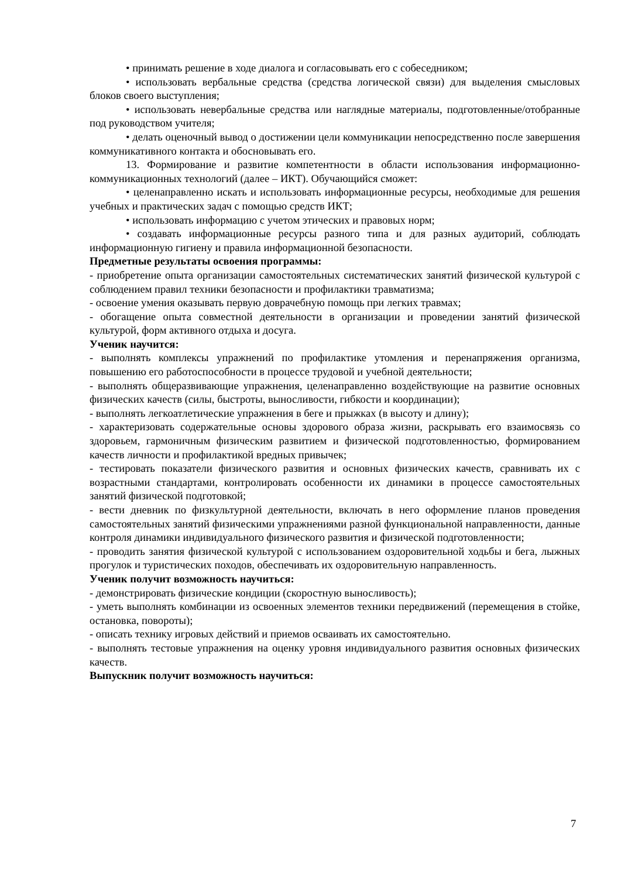• принимать решение в ходе диалога и согласовывать его с собеседником;
• использовать вербальные средства (средства логической связи) для выделения смысловых блоков своего выступления;
• использовать невербальные средства или наглядные материалы, подготовленные/отобранные под руководством учителя;
• делать оценочный вывод о достижении цели коммуникации непосредственно после завершения коммуникативного контакта и обосновывать его.
13. Формирование и развитие компетентности в области использования информационно-коммуникационных технологий (далее – ИКТ). Обучающийся сможет:
• целенаправленно искать и использовать информационные ресурсы, необходимые для решения учебных и практических задач с помощью средств ИКТ;
• использовать информацию с учетом этических и правовых норм;
• создавать информационные ресурсы разного типа и для разных аудиторий, соблюдать информационную гигиену и правила информационной безопасности.
Предметные результаты освоения программы:
- приобретение опыта организации самостоятельных систематических занятий физической культурой с соблюдением правил техники безопасности и профилактики травматизма;
- освоение умения оказывать первую доврачебную помощь при легких травмах;
- обогащение опыта совместной деятельности в организации и проведении занятий физической культурой, форм активного отдыха и досуга.
Ученик научится:
- выполнять комплексы упражнений по профилактике утомления и перенапряжения организма, повышению его работоспособности в процессе трудовой и учебной деятельности;
- выполнять общеразвивающие упражнения, целенаправленно воздействующие на развитие основных физических качеств (силы, быстроты, выносливости, гибкости и координации);
- выполнять легкоатлетические упражнения в беге и прыжках (в высоту и длину);
- характеризовать содержательные основы здорового образа жизни, раскрывать его взаимосвязь со здоровьем, гармоничным физическим развитием и физической подготовленностью, формированием качеств личности и профилактикой вредных привычек;
- тестировать показатели физического развития и основных физических качеств, сравнивать их с возрастными стандартами, контролировать особенности их динамики в процессе самостоятельных занятий физической подготовкой;
- вести дневник по физкультурной деятельности, включать в него оформление планов проведения самостоятельных занятий физическими упражнениями разной функциональной направленности, данные контроля динамики индивидуального физического развития и физической подготовленности;
- проводить занятия физической культурой с использованием оздоровительной ходьбы и бега, лыжных прогулок и туристических походов, обеспечивать их оздоровительную направленность.
Ученик получит возможность научиться:
- демонстрировать физические кондиции (скоростную выносливость);
- уметь выполнять комбинации из освоенных элементов техники передвижений (перемещения в стойке, остановка, повороты);
- описать технику игровых действий и приемов осваивать их самостоятельно.
- выполнять тестовые упражнения на оценку уровня индивидуального развития основных физических качеств.
Выпускник получит возможность научиться:
7